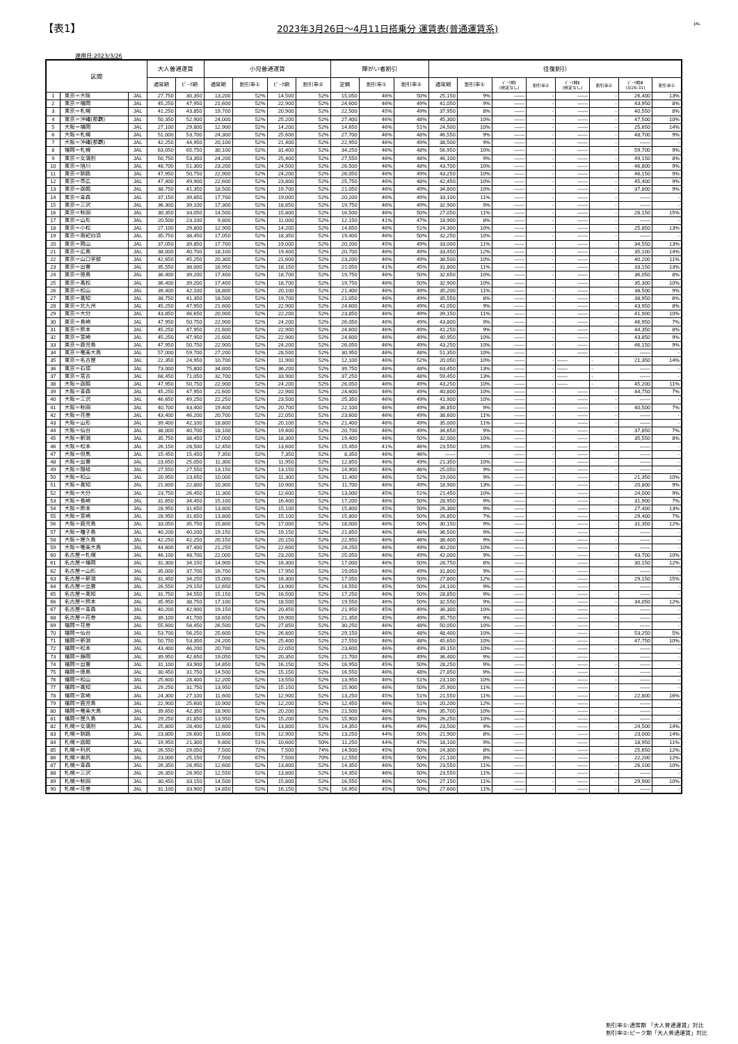【表1】 2023年3月26日～4月11日搭乗分 運賃表(普通運賃系) JAL
適用日:2023/3/26
| 区間 | | | 大人普通運賃 | | 小児普通運賃 | | | | 障がい者割引 | | | 往復割引 | | | | | | | |
| --- | --- | --- | --- | --- | --- | --- | --- | --- | --- | --- | --- | --- | --- | --- | --- | --- | --- | --- | --- |
| | | | 通常期 | ﾋﾟｰｸ期 | 通常期 | 割引率① | ﾋﾟｰｸ期 | 割引率② | 定額 | 割引率① | 割引率② | 通常期 | 割引率① | ﾋﾟｰｸ期Ⅰ (設定なし) | 割引率② | ﾋﾟｰｸ期Ⅱ (設定なし) | 割引率② | ﾋﾟｰｸ期Ⅲ (3/26-31) | 割引率② |
| 1 | 東京＝大阪 | JAL | 27,750 | 30,350 | 13,200 | 52% | 14,500 | 52% | 15,050 | 46% | 50% | 25,150 | 9% | ―― | - | ―― | - | 26,400 | 13% |
| 2 | 東京＝福岡 | JAL | 45,250 | 47,950 | 21,600 | 52% | 22,900 | 52% | 24,600 | 46% | 49% | 41,050 | 9% | ―― | - | ―― | - | 43,950 | 8% |
| 3 | 東京＝札幌 | JAL | 41,250 | 43,850 | 19,700 | 52% | 20,900 | 52% | 22,500 | 45% | 49% | 37,950 | 8% | ―― | - | ―― | - | 40,550 | 8% |
| 4 | 東京＝沖縄(那覇) | JAL | 50,350 | 52,900 | 24,000 | 52% | 25,200 | 52% | 27,400 | 46% | 48% | 45,300 | 10% | ―― | - | ―― | - | 47,500 | 10% |
| 5 | 大阪＝福岡 | JAL | 27,100 | 29,800 | 12,900 | 52% | 14,200 | 52% | 14,650 | 46% | 51% | 24,500 | 10% | ―― | - | ―― | - | 25,650 | 14% |
| 6 | 大阪＝札幌 | JAL | 51,000 | 53,700 | 24,300 | 52% | 25,600 | 52% | 27,700 | 46% | 48% | 46,550 | 9% | ―― | - | ―― | - | 48,700 | 9% |
| 7 | 大阪＝沖縄(那覇) | JAL | 42,250 | 44,950 | 20,100 | 52% | 21,400 | 52% | 22,950 | 46% | 49% | 38,500 | 9% | ―― | - | ―― | - | ―― | - |
| 8 | 福岡＝札幌 | JAL | 63,050 | 65,750 | 30,100 | 52% | 31,400 | 52% | 34,250 | 46% | 48% | 56,950 | 10% | ―― | - | ―― | - | 59,700 | 9% |
| 9 | 東京＝女満別 | JAL | 50,750 | 53,350 | 24,200 | 52% | 25,400 | 52% | 27,550 | 46% | 48% | 46,100 | 9% | ―― | - | ―― | - | 49,150 | 8% |
| 10 | 東京＝旭川 | JAL | 48,700 | 51,300 | 23,200 | 52% | 24,500 | 52% | 26,500 | 46% | 48% | 43,700 | 10% | ―― | - | ―― | - | 46,800 | 9% |
| 11 | 東京＝釧路 | JAL | 47,950 | 50,750 | 22,900 | 52% | 24,200 | 52% | 26,050 | 46% | 49% | 43,250 | 10% | ―― | - | ―― | - | 46,150 | 9% |
| 12 | 東京＝帯広 | JAL | 47,400 | 49,900 | 22,600 | 52% | 23,800 | 52% | 25,750 | 46% | 48% | 42,450 | 10% | ―― | - | ―― | - | 45,400 | 9% |
| 13 | 東京＝函館 | JAL | 38,750 | 41,350 | 18,500 | 52% | 19,700 | 52% | 21,050 | 46% | 49% | 34,800 | 10% | ―― | - | ―― | - | 37,800 | 9% |
| 14 | 東京＝青森 | JAL | 37,150 | 39,850 | 17,700 | 52% | 19,000 | 52% | 20,200 | 46% | 49% | 33,100 | 11% | ―― | - | ―― | - | ―― | - |
| 15 | 東京＝三沢 | JAL | 36,300 | 39,100 | 17,300 | 52% | 18,650 | 52% | 19,750 | 46% | 49% | 32,900 | 9% | ―― | - | ―― | - | ―― | - |
| 16 | 東京＝秋田 | JAL | 30,350 | 33,050 | 14,500 | 52% | 15,800 | 52% | 16,500 | 46% | 50% | 27,050 | 11% | ―― | - | ―― | - | 28,150 | 15% |
| 17 | 東京＝山形 | JAL | 20,500 | 23,100 | 9,800 | 52% | 11,000 | 52% | 12,150 | 41% | 47% | 18,900 | 8% | ―― | - | ―― | - | ―― | - |
| 18 | 東京＝小松 | JAL | 27,100 | 29,800 | 12,900 | 52% | 14,200 | 52% | 14,650 | 46% | 51% | 24,300 | 10% | ―― | - | ―― | - | 25,850 | 13% |
| 19 | 東京＝南紀白浜 | JAL | 35,750 | 38,450 | 17,050 | 52% | 18,350 | 52% | 19,400 | 46% | 50% | 32,250 | 10% | ―― | - | ―― | - | ―― | - |
| 20 | 東京＝岡山 | JAL | 37,050 | 39,850 | 17,700 | 52% | 19,000 | 52% | 20,200 | 45% | 49% | 33,000 | 11% | ―― | - | ―― | - | 34,550 | 13% |
| 21 | 東京＝広島 | JAL | 38,000 | 40,700 | 18,100 | 52% | 19,400 | 52% | 20,700 | 46% | 49% | 33,450 | 12% | ―― | - | ―― | - | 35,100 | 14% |
| 22 | 東京＝山口宇部 | JAL | 42,650 | 45,250 | 20,300 | 52% | 21,600 | 52% | 23,200 | 46% | 49% | 38,500 | 10% | ―― | - | ―― | - | 40,200 | 11% |
| 23 | 東京＝出雲 | JAL | 35,550 | 38,000 | 16,950 | 52% | 18,150 | 52% | 21,050 | 41% | 45% | 31,800 | 11% | ―― | - | ―― | - | 33,150 | 13% |
| 24 | 東京＝徳島 | JAL | 36,400 | 39,200 | 17,400 | 52% | 18,700 | 52% | 19,750 | 46% | 50% | 32,650 | 10% | ―― | - | ―― | - | 36,050 | 8% |
| 25 | 東京＝高松 | JAL | 36,400 | 39,200 | 17,400 | 52% | 18,700 | 52% | 19,750 | 46% | 50% | 32,900 | 10% | ―― | - | ―― | - | 35,300 | 10% |
| 26 | 東京＝松山 | JAL | 39,400 | 42,100 | 18,800 | 52% | 20,100 | 52% | 21,400 | 46% | 49% | 35,200 | 11% | ―― | - | ―― | - | 38,500 | 9% |
| 27 | 東京＝高知 | JAL | 38,750 | 41,350 | 18,500 | 52% | 19,700 | 52% | 21,050 | 46% | 49% | 35,550 | 8% | ―― | - | ―― | - | 38,950 | 6% |
| 28 | 東京＝北九州 | JAL | 45,250 | 47,950 | 21,600 | 52% | 22,900 | 52% | 24,600 | 46% | 49% | 41,050 | 9% | ―― | - | ―― | - | 43,950 | 8% |
| 29 | 東京＝大分 | JAL | 43,850 | 46,650 | 20,900 | 52% | 22,200 | 52% | 23,850 | 46% | 49% | 39,150 | 11% | ―― | - | ―― | - | 41,900 | 10% |
| 30 | 東京＝長崎 | JAL | 47,950 | 50,750 | 22,900 | 52% | 24,200 | 52% | 26,050 | 46% | 49% | 43,800 | 9% | ―― | - | ―― | - | 46,950 | 7% |
| 31 | 東京＝熊本 | JAL | 45,250 | 47,950 | 21,600 | 52% | 22,900 | 52% | 24,600 | 46% | 49% | 41,250 | 9% | ―― | - | ―― | - | 44,350 | 8% |
| 32 | 東京＝宮崎 | JAL | 45,250 | 47,950 | 21,600 | 52% | 22,900 | 52% | 24,600 | 46% | 49% | 40,950 | 10% | ―― | - | ―― | - | 43,850 | 9% |
| 33 | 東京＝鹿児島 | JAL | 47,950 | 50,750 | 22,900 | 52% | 24,200 | 52% | 26,050 | 46% | 49% | 43,250 | 10% | ―― | - | ―― | - | 46,150 | 9% |
| 34 | 東京＝奄美大島 | JAL | 57,000 | 59,700 | 27,200 | 52% | 28,500 | 52% | 30,950 | 46% | 48% | 51,350 | 10% | ―― | - | ―― | - | ―― | - |
| 35 | 東京＝名古屋 | JAL | 22,350 | 24,950 | 10,700 | 52% | 11,900 | 52% | 12,100 | 46% | 52% | 20,050 | 10% | ―― | - | ―― | - | 21,350 | 14% |
| 36 | 東京＝石垣 | JAL | 73,000 | 75,800 | 34,800 | 52% | 36,200 | 52% | 39,750 | 46% | 48% | 63,450 | 13% | ―― | - | ―― | - | ―― | - |
| 37 | 東京＝宮古 | JAL | 68,450 | 71,050 | 32,700 | 52% | 33,900 | 52% | 37,250 | 46% | 48% | 59,450 | 13% | ―― | - | ―― | - | ―― | - |
| 38 | 大阪＝函館 | JAL | 47,950 | 50,750 | 22,900 | 52% | 24,200 | 52% | 26,050 | 46% | 49% | 43,250 | 10% | ―― | - | ―― | - | 45,200 | 11% |
| 39 | 大阪＝青森 | JAL | 45,250 | 47,950 | 21,600 | 52% | 22,900 | 52% | 24,600 | 46% | 49% | 40,800 | 10% | ―― | - | ―― | - | 44,750 | 7% |
| 40 | 大阪＝三沢 | JAL | 46,650 | 49,250 | 22,250 | 52% | 23,500 | 52% | 25,350 | 46% | 49% | 41,900 | 10% | ―― | - | ―― | - | ―― | - |
| 41 | 大阪＝秋田 | JAL | 40,700 | 43,400 | 19,400 | 52% | 20,700 | 52% | 22,100 | 46% | 49% | 36,850 | 9% | ―― | - | ―― | - | 40,500 | 7% |
| 42 | 大阪＝花巻 | JAL | 43,400 | 46,200 | 20,700 | 52% | 22,050 | 52% | 23,600 | 46% | 49% | 38,600 | 11% | ―― | - | ―― | - | ―― | - |
| 43 | 大阪＝山形 | JAL | 39,400 | 42,100 | 18,800 | 52% | 20,100 | 52% | 21,400 | 46% | 49% | 35,000 | 11% | ―― | - | ―― | - | ―― | - |
| 44 | 大阪＝仙台 | JAL | 38,000 | 40,700 | 18,100 | 52% | 19,400 | 52% | 20,700 | 46% | 49% | 34,650 | 9% | ―― | - | ―― | - | 37,850 | 7% |
| 45 | 大阪＝新潟 | JAL | 35,750 | 38,450 | 17,000 | 52% | 18,300 | 52% | 19,400 | 46% | 50% | 32,000 | 10% | ―― | - | ―― | - | 35,550 | 8% |
| 46 | 大阪＝松本 | JAL | 26,150 | 28,500 | 12,450 | 52% | 13,600 | 52% | 15,450 | 41% | 46% | 23,550 | 10% | ―― | - | ―― | - | ―― | - |
| 47 | 大阪＝但馬 | JAL | 15,450 | 15,450 | 7,350 | 52% | 7,350 | 52% | 8,350 | 46% | 46% | ―― | - | ―― | - | ―― | - | ―― | - |
| 48 | 大阪＝出雲 | JAL | 23,650 | 25,050 | 11,300 | 52% | 11,950 | 52% | 12,850 | 46% | 49% | 21,350 | 10% | ―― | - | ―― | - | ―― | - |
| 49 | 大阪＝隠岐 | JAL | 27,550 | 27,550 | 13,150 | 52% | 13,150 | 52% | 14,900 | 46% | 46% | 25,050 | 9% | ―― | - | ―― | - | ―― | - |
| 50 | 大阪＝松山 | JAL | 20,950 | 23,650 | 10,000 | 52% | 11,300 | 52% | 11,400 | 46% | 52% | 19,000 | 9% | ―― | - | ―― | - | 21,350 | 10% |
| 51 | 大阪＝高知 | JAL | 21,600 | 22,800 | 10,300 | 52% | 10,900 | 52% | 11,700 | 46% | 49% | 18,900 | 13% | ―― | - | ―― | - | 20,800 | 9% |
| 52 | 大阪＝大分 | JAL | 23,750 | 26,450 | 11,300 | 52% | 12,600 | 52% | 13,000 | 45% | 51% | 21,450 | 10% | ―― | - | ―― | - | 24,000 | 9% |
| 53 | 大阪＝長崎 | JAL | 31,650 | 34,450 | 15,100 | 52% | 16,400 | 52% | 17,200 | 46% | 50% | 28,950 | 9% | ―― | - | ―― | - | 31,900 | 7% |
| 54 | 大阪＝熊本 | JAL | 28,950 | 31,650 | 13,800 | 52% | 15,100 | 52% | 15,800 | 45% | 50% | 26,300 | 9% | ―― | - | ―― | - | 27,400 | 13% |
| 55 | 大阪＝宮崎 | JAL | 28,950 | 31,650 | 13,800 | 52% | 15,100 | 52% | 15,800 | 45% | 50% | 26,850 | 7% | ―― | - | ―― | - | 29,400 | 7% |
| 56 | 大阪＝鹿児島 | JAL | 33,050 | 35,750 | 15,800 | 52% | 17,000 | 52% | 18,000 | 46% | 50% | 30,150 | 9% | ―― | - | ―― | - | 31,350 | 12% |
| 57 | 大阪＝種子島 | JAL | 40,200 | 40,200 | 19,150 | 52% | 19,150 | 52% | 21,850 | 46% | 46% | 36,500 | 9% | ―― | - | ―― | - | ―― | - |
| 58 | 大阪＝屋久島 | JAL | 42,250 | 42,250 | 20,150 | 52% | 20,150 | 52% | 22,950 | 46% | 46% | 38,400 | 9% | ―― | - | ―― | - | ―― | - |
| 59 | 大阪＝奄美大島 | JAL | 44,600 | 47,400 | 21,250 | 52% | 22,600 | 52% | 24,250 | 46% | 49% | 40,200 | 10% | ―― | - | ―― | - | ―― | - |
| 60 | 名古屋＝札幌 | JAL | 46,100 | 48,700 | 22,000 | 52% | 23,200 | 52% | 25,050 | 46% | 49% | 42,000 | 9% | ―― | - | ―― | - | 43,700 | 10% |
| 61 | 名古屋＝福岡 | JAL | 31,300 | 34,150 | 14,900 | 52% | 16,300 | 52% | 17,000 | 46% | 50% | 28,750 | 8% | ―― | - | ―― | - | 30,150 | 12% |
| 62 | 名古屋＝山形 | JAL | 35,000 | 37,700 | 16,700 | 52% | 17,950 | 52% | 19,050 | 46% | 49% | 31,800 | 9% | ―― | - | ―― | - | ―― | - |
| 63 | 名古屋＝新潟 | JAL | 31,450 | 34,250 | 15,000 | 52% | 16,300 | 52% | 17,050 | 46% | 50% | 27,800 | 12% | ―― | - | ―― | - | 29,150 | 15% |
| 64 | 名古屋＝出雲 | JAL | 26,550 | 29,150 | 12,650 | 52% | 13,900 | 52% | 14,550 | 45% | 50% | 24,100 | 9% | ―― | - | ―― | - | ―― | - |
| 65 | 名古屋＝高知 | JAL | 31,750 | 34,550 | 15,150 | 52% | 16,500 | 52% | 17,250 | 46% | 50% | 28,850 | 9% | ―― | - | ―― | - | ―― | - |
| 66 | 名古屋＝熊本 | JAL | 35,950 | 38,750 | 17,100 | 52% | 18,500 | 52% | 19,550 | 46% | 50% | 32,550 | 9% | ―― | - | ―― | - | 34,050 | 12% |
| 67 | 名古屋＝青森 | JAL | 40,200 | 42,900 | 19,150 | 52% | 20,450 | 52% | 21,950 | 45% | 49% | 36,300 | 10% | ―― | - | ―― | - | ―― | - |
| 68 | 名古屋＝花巻 | JAL | 39,100 | 41,700 | 18,650 | 52% | 19,900 | 52% | 21,350 | 45% | 49% | 35,750 | 9% | ―― | - | ―― | - | ―― | - |
| 69 | 福岡＝花巻 | JAL | 55,600 | 58,450 | 26,500 | 52% | 27,850 | 52% | 30,250 | 46% | 48% | 50,050 | 10% | ―― | - | ―― | - | ―― | - |
| 70 | 福岡＝仙台 | JAL | 53,700 | 56,250 | 25,600 | 52% | 26,800 | 52% | 29,150 | 46% | 48% | 48,400 | 10% | ―― | - | ―― | - | 53,250 | 5% |
| 71 | 福岡＝新潟 | JAL | 50,750 | 53,350 | 24,200 | 52% | 25,400 | 52% | 27,550 | 46% | 48% | 45,650 | 10% | ―― | - | ―― | - | 47,750 | 10% |
| 72 | 福岡＝松本 | JAL | 43,400 | 46,200 | 20,700 | 52% | 22,050 | 52% | 23,600 | 46% | 49% | 39,150 | 10% | ―― | - | ―― | - | ―― | - |
| 73 | 福岡＝静岡 | JAL | 39,950 | 42,650 | 19,050 | 52% | 20,350 | 52% | 21,700 | 46% | 49% | 36,400 | 9% | ―― | - | ―― | - | ―― | - |
| 74 | 福岡＝出雲 | JAL | 31,100 | 33,900 | 14,850 | 52% | 16,150 | 52% | 16,950 | 45% | 50% | 28,250 | 9% | ―― | - | ―― | - | ―― | - |
| 75 | 福岡＝徳島 | JAL | 30,450 | 31,750 | 14,500 | 52% | 15,150 | 52% | 16,550 | 46% | 48% | 27,850 | 9% | ―― | - | ―― | - | ―― | - |
| 76 | 福岡＝松山 | JAL | 25,600 | 28,400 | 12,200 | 52% | 13,550 | 52% | 13,950 | 46% | 51% | 23,100 | 10% | ―― | - | ―― | - | ―― | - |
| 77 | 福岡＝高知 | JAL | 29,250 | 31,750 | 13,950 | 52% | 15,150 | 52% | 15,900 | 46% | 50% | 25,900 | 11% | ―― | - | ―― | - | ―― | - |
| 78 | 福岡＝宮崎 | JAL | 24,300 | 27,100 | 11,600 | 52% | 12,900 | 52% | 13,250 | 45% | 51% | 21,550 | 11% | ―― | - | ―― | - | 22,800 | 16% |
| 79 | 福岡＝鹿児島 | JAL | 22,900 | 25,600 | 10,900 | 52% | 12,200 | 52% | 12,450 | 46% | 51% | 20,200 | 12% | ―― | - | ―― | - | ―― | - |
| 80 | 福岡＝奄美大島 | JAL | 39,650 | 42,350 | 18,900 | 52% | 20,200 | 52% | 21,500 | 46% | 49% | 35,700 | 10% | ―― | - | ―― | - | ―― | - |
| 81 | 福岡＝屋久島 | JAL | 29,250 | 31,850 | 13,950 | 52% | 15,200 | 52% | 15,900 | 46% | 50% | 26,250 | 10% | ―― | - | ―― | - | ―― | - |
| 82 | 札幌＝女満別 | JAL | 25,800 | 28,400 | 12,600 | 51% | 13,800 | 51% | 14,350 | 44% | 49% | 23,500 | 9% | ―― | - | ―― | - | 24,500 | 14% |
| 83 | 札幌＝釧路 | JAL | 23,800 | 26,600 | 11,600 | 51% | 12,900 | 52% | 13,250 | 44% | 50% | 21,900 | 8% | ―― | - | ―― | - | 23,000 | 14% |
| 84 | 札幌＝函館 | JAL | 19,950 | 21,300 | 9,800 | 51% | 10,600 | 50% | 11,250 | 44% | 47% | 18,100 | 9% | ―― | - | ―― | - | 18,950 | 11% |
| 85 | 札幌＝利尻 | JAL | 26,550 | 29,050 | 7,500 | 72% | 7,500 | 74% | 14,500 | 45% | 50% | 24,300 | 8% | ―― | - | ―― | - | 25,650 | 12% |
| 86 | 札幌＝奥尻 | JAL | 23,000 | 25,150 | 7,500 | 67% | 7,500 | 70% | 12,550 | 45% | 50% | 21,100 | 8% | ―― | - | ―― | - | 22,200 | 12% |
| 87 | 札幌＝青森 | JAL | 26,350 | 28,950 | 12,600 | 52% | 13,800 | 52% | 14,350 | 46% | 50% | 23,550 | 11% | ―― | - | ―― | - | 26,100 | 10% |
| 88 | 札幌＝三沢 | JAL | 26,350 | 28,950 | 12,550 | 52% | 13,800 | 52% | 14,350 | 46% | 50% | 23,550 | 11% | ―― | - | ―― | - | ―― | - |
| 89 | 札幌＝秋田 | JAL | 30,450 | 33,150 | 14,500 | 52% | 15,800 | 52% | 16,550 | 46% | 50% | 27,150 | 11% | ―― | - | ―― | - | 29,900 | 10% |
| 90 | 札幌＝花巻 | JAL | 31,100 | 33,900 | 14,850 | 52% | 16,150 | 52% | 16,950 | 45% | 50% | 27,600 | 11% | ―― | - | ―― | - | ―― | - |
割引率①:通常期 「大人普通運賃」対比
割引率②:ピーク期「大人普通運賃」対比